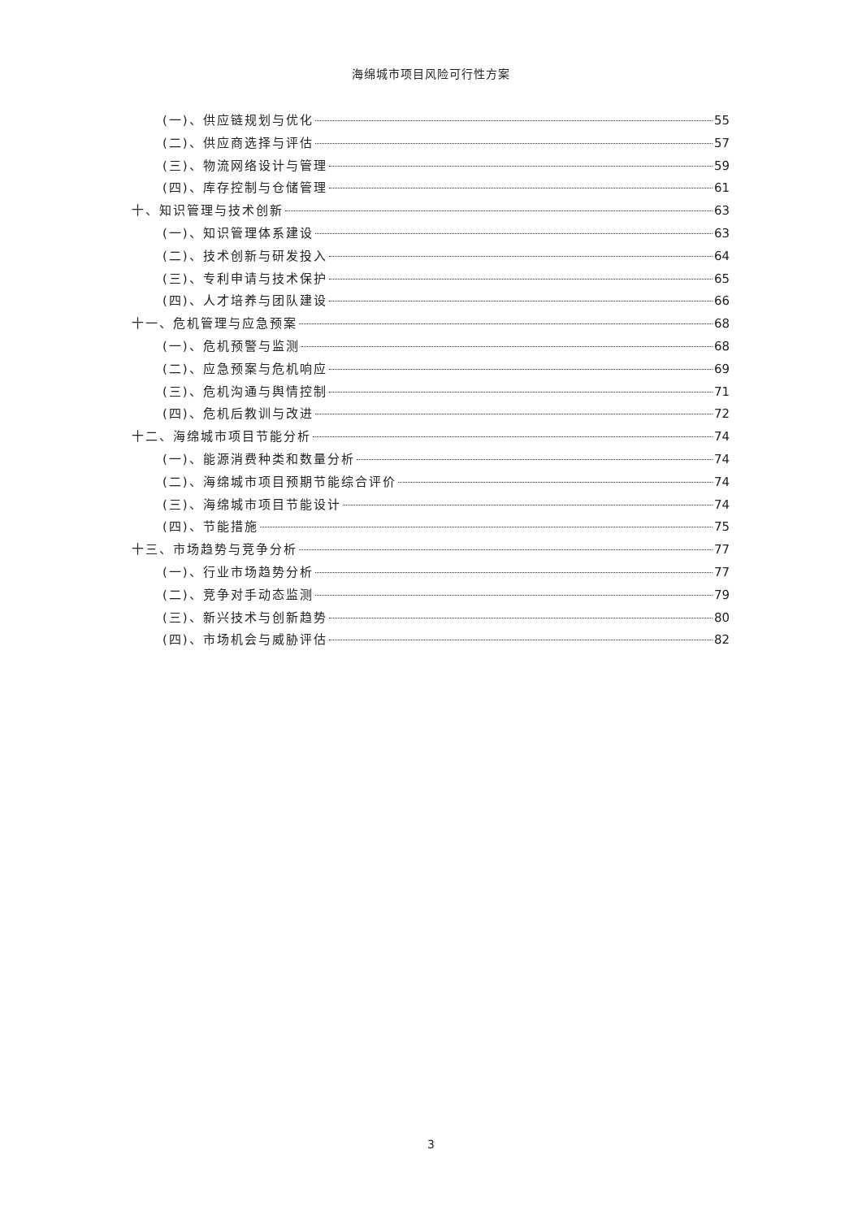海绵城市项目风险可行性方案
(一)、供应链规划与优化 55
(二)、供应商选择与评估 57
(三)、物流网络设计与管理 59
(四)、库存控制与仓储管理 61
十、知识管理与技术创新 63
(一)、知识管理体系建设 63
(二)、技术创新与研发投入 64
(三)、专利申请与技术保护 65
(四)、人才培养与团队建设 66
十一、危机管理与应急预案 68
(一)、危机预警与监测 68
(二)、应急预案与危机响应 69
(三)、危机沟通与舆情控制 71
(四)、危机后教训与改进 72
十二、海绵城市项目节能分析 74
(一)、能源消费种类和数量分析 74
(二)、海绵城市项目预期节能综合评价 74
(三)、海绵城市项目节能设计 74
(四)、节能措施 75
十三、市场趋势与竞争分析 77
(一)、行业市场趋势分析 77
(二)、竞争对手动态监测 79
(三)、新兴技术与创新趋势 80
(四)、市场机会与威胁评估 82
3